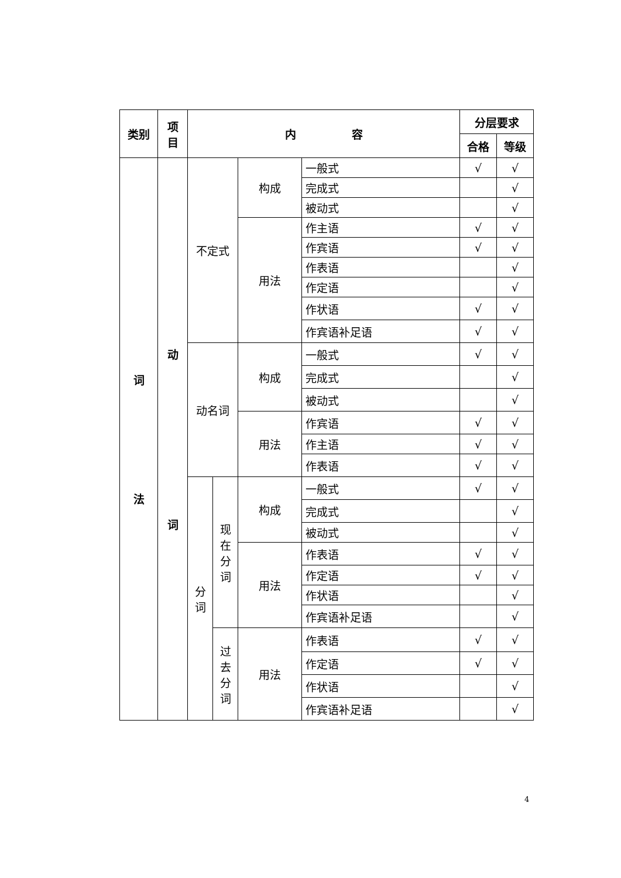| 类别 | 项 目 | 内 容 | | | | 分层要求 | |
| --- | --- | --- | --- | --- | --- | --- | --- |
| | | | | | | 合格 | 等级 |
| 词 法 | 动 词 | 不定式 | | 构成 | 一般式 | √ | √ |
| | | | | | 完成式 | | √ |
| | | | | | 被动式 | | √ |
| | | | | 用法 | 作主语 | √ | √ |
| | | | | | 作宾语 | √ | √ |
| | | | | | 作表语 | | √ |
| | | | | | 作定语 | | √ |
| | | | | | 作状语 | √ | √ |
| | | | | | 作宾语补足语 | √ | √ |
| | | 动名词 | | 构成 | 一般式 | √ | √ |
| | | | | | 完成式 | | √ |
| | | | | | 被动式 | | √ |
| | | | | 用法 | 作宾语 | √ | √ |
| | | | | | 作主语 | √ | √ |
| | | | | | 作表语 | √ | √ |
| | | 分 词 | 现 在 分 词 | 构成 | 一般式 | √ | √ |
| | | | | | 完成式 | | √ |
| | | | | | 被动式 | | √ |
| | | | | 用法 | 作表语 | √ | √ |
| | | | | | 作定语 | √ | √ |
| | | | | | 作状语 | | √ |
| | | | | | 作宾语补足语 | | √ |
| | | | 过 去 分 词 | 用法 | 作表语 | √ | √ |
| | | | | | 作定语 | √ | √ |
| | | | | | 作状语 | | √ |
| | | | | | 作宾语补足语 | | √ |
4